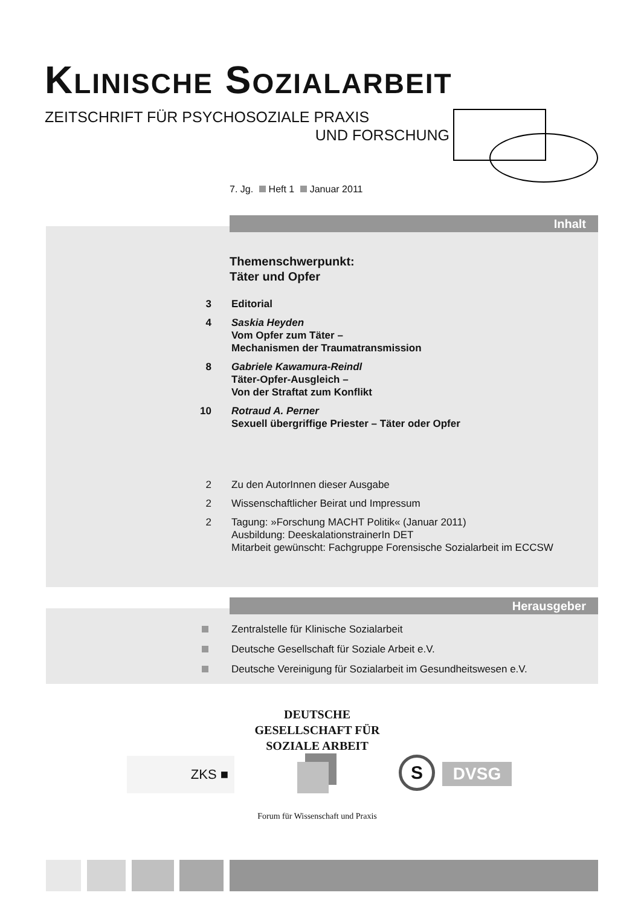KLINISCHE SOZIALARBEIT
ZEITSCHRIFT FÜR PSYCHOSOZIALE PRAXIS
UND FORSCHUNG
7. Jg. Heft 1 Januar 2011
Inhalt
Themenschwerpunkt:
Täter und Opfer
3 Editorial
4 Saskia Heyden
Vom Opfer zum Täter –
Mechanismen der Traumatransmission
8 Gabriele Kawamura-Reindl
Täter-Opfer-Ausgleich –
Von der Straftat zum Konflikt
10 Rotraud A. Perner
Sexuell übergriffige Priester – Täter oder Opfer
2 Zu den AutorInnen dieser Ausgabe
2 Wissenschaftlicher Beirat und Impressum
2 Tagung: »Forschung MACHT Politik« (Januar 2011)
Ausbildung: DeeskalationstrainerIn DET
Mitarbeit gewünscht: Fachgruppe Forensische Sozialarbeit im ECCSW
Herausgeber
Zentralstelle für Klinische Sozialarbeit
Deutsche Gesellschaft für Soziale Arbeit e.V.
Deutsche Vereinigung für Sozialarbeit im Gesundheitswesen e.V.
DEUTSCHE
GESELLSCHAFT FÜR
SOZIALE ARBEIT
ZKS ■ S DVSG
Forum für Wissenschaft und Praxis